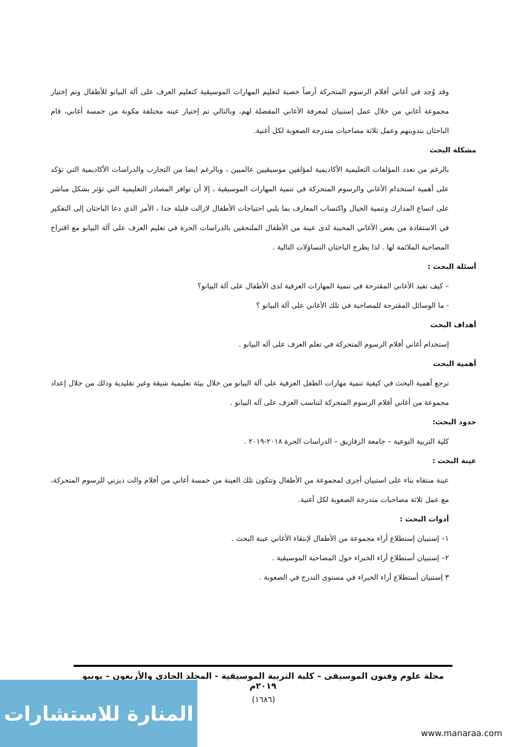وقد وُجد في أغاني أفلام الرسوم المتحركة أرضاً خصبة لتعليم المهارات الموسيقية كتعليم العزف على آلة البيانو للأطفال وتم إختيار مجموعة أغاني من خلال عمل إستبيان لمعرفة الأغاني المفضلة لهم، وبالتالي تم إختيار عينه مختلفة مكونة من خمسة أغاني، قام الباحثان بتدوينهم وعمل ثلاثة مصاحبات متدرجة الصعوبة لكل أغنية.
مشكلة البحث
بالرغم من تعدد المؤلفات التعليمية الأكاديمية لمؤلفين موسيقيين عالميين ، وبالرغم ايضا من التجارب والدراسات الأكاديمية التي تؤكد على أهمية استخدام الأغاني والرسوم المتحركة في تنمية المهارات الموسيقية ، إلا أن توافر المصادر التعليمية التي تؤثر بشكل مباشر على اتساع المدارك وتنمية الخيال واكتساب المعارف بما يلبي احتياجات الأطفال لازالت قليلة جدا ، الأمر الذي دعا الباحثان إلى التفكير في الاستفادة من بعض الأغاني المحببة لدى عينة من الأطفال الملتحقين بالدراسات الحرة في تعليم العزف على آلة البيانو مع اقتراح المصاحبة الملائمة لها . لذا يطرح الباحثان التساؤلات التالية .
أسئلة البحث :
– كيف تفيد الأغاني المقترحة في تنمية المهارات العزفية لدى الأطفال على آلة البيانو؟
- ما الوسائل المقترحة للمصاحبة في تلك الأغاني على آلة البيانو ؟
أهداف البحث
إستخدام أغاني أفلام الرسوم المتحركة في تعلم العزف على آله البيانو .
أهمية البحث
ترجع أهمية البحث في كيفية تنمية مهارات الطفل العزفية على آلة البيانو من خلال بيئة تعليمية شيقة وغير تقليدية وذلك من خلال إعداد مجموعة من أغاني أفلام الرسوم المتحركة لتناسب العزف على آله البيانو .
حدود البحث:
كلية التربية النوعية – جامعة الزقازيق – الدراسات الحرة ٢٠١٨-٢٠١٩ .
عينة البحث :
عينة منتقاه بناء على استبيان أجرى لمجموعة من الأطفال وتتكون تلك العينة من خمسة أغاني من أفلام والت ديزني للرسوم المتحركة، مع عمل ثلاثة مصاحبات متدرجة الصعوبة لكل أغنية.
أدوات البحث :
١– إستبيان إستطلاع أراء مجموعة من الأطفال لإنتقاء الأغاني عينة البحث .
٢– إستبيان أستطلاع أراء الخبراء حول المصاحبة الموسيقية .
٣ إستبيان أستطلاع أراء الخبراء في مستوى التدرج في الصعوبة .
مجلة علوم وفنون الموسيقى – كلية التربية الموسيقية - المجلد الحادي والأربعون – يونيو ٢٠١٩م
(١٦٨٦)
المنارة للاستشارات
www.manaraa.com